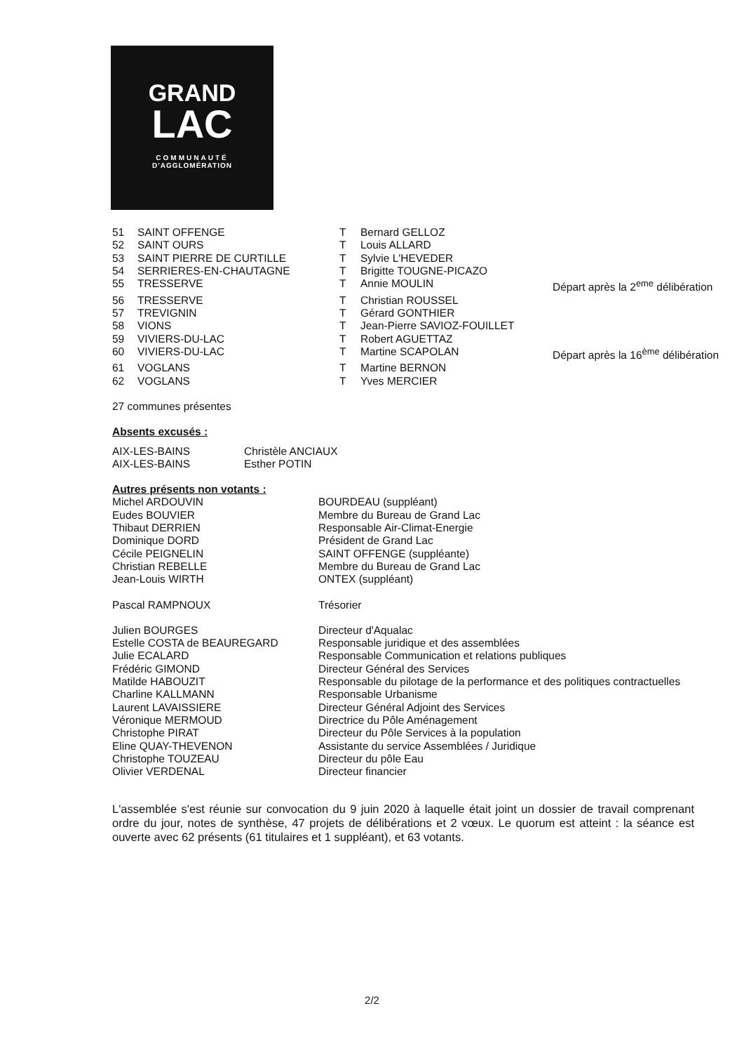GRAND
LAC
COMMUNAUTÉ
D'AGGLOMÉRATION
| 51 | SAINT OFFENGE | T | Bernard GELLOZ | |
| 52 | SAINT OURS | T | Louis ALLARD | |
| 53 | SAINT PIERRE DE CURTILLE | T | Sylvie L'HEVEDER | |
| 54 | SERRIERES-EN-CHAUTAGNE | T | Brigitte TOUGNE-PICAZO | |
| 55 | TRESSERVE | T | Annie MOULIN | Départ après la 2<sup>eme</sup> délibération |
| 56 | TRESSERVE | T | Christian ROUSSEL | |
| 57 | TREVIGNIN | T | Gérard GONTHIER | |
| 58 | VIONS | T | Jean-Pierre SAVIOZ-FOUILLET | |
| 59 | VIVIERS-DU-LAC | T | Robert AGUETTAZ | |
| 60 | VIVIERS-DU-LAC | T | Martine SCAPOLAN | Départ après la 16<sup>ème</sup> délibération |
| 61 | VOGLANS | T | Martine BERNON | |
| 62 | VOGLANS | T | Yves MERCIER | |
27 communes présentes
Absents excusés :
| AIX-LES-BAINS | Christèle ANCIAUX |
| AIX-LES-BAINS | Esther POTIN |
Autres présents non votants :
| Michel ARDOUVIN | BOURDEAU (suppléant) |
| Eudes BOUVIER | Membre du Bureau de Grand Lac |
| Thibaut DERRIEN | Responsable Air-Climat-Energie |
| Dominique DORD | Président de Grand Lac |
| Cécile PEIGNELIN | SAINT OFFENGE (suppléante) |
| Christian REBELLE | Membre du Bureau de Grand Lac |
| Jean-Louis WIRTH | ONTEX (suppléant) |
| Pascal RAMPNOUX | Trésorier |
| Julien BOURGES | Directeur d'Aqualac |
| Estelle COSTA de BEAUREGARD | Responsable juridique et des assemblées |
| Julie ECALARD | Responsable Communication et relations publiques |
| Frédéric GIMOND | Directeur Général des Services |
| Matilde HABOUZIT | Responsable du pilotage de la performance et des politiques contractuelles |
| Charline KALLMANN | Responsable Urbanisme |
| Laurent LAVAISSIERE | Directeur Général Adjoint des Services |
| Véronique MERMOUD | Directrice du Pôle Aménagement |
| Christophe PIRAT | Directeur du Pôle Services à la population |
| Eline QUAY-THEVENON | Assistante du service Assemblées / Juridique |
| Christophe TOUZEAU | Directeur du pôle Eau |
| Olivier VERDENAL | Directeur financier |
L'assemblée s'est réunie sur convocation du 9 juin 2020 à laquelle était joint un dossier de travail comprenant ordre du jour, notes de synthèse, 47 projets de délibérations et 2 vœux. Le quorum est atteint : la séance est ouverte avec 62 présents (61 titulaires et 1 suppléant), et 63 votants.
2/2